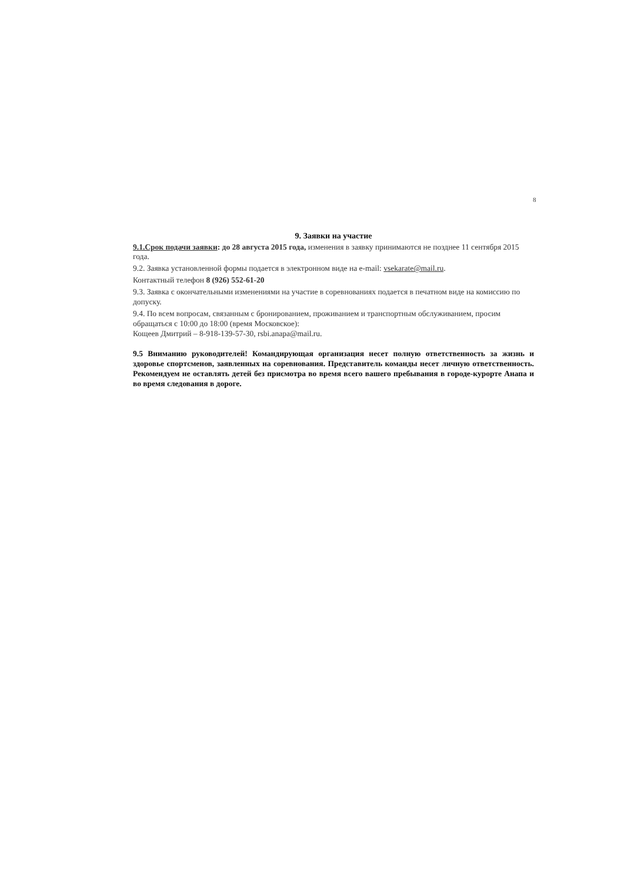8
9. Заявки на участие
9.1.Срок подачи заявки: до 28 августа 2015 года, изменения в заявку принимаются не позднее 11 сентября 2015 года.
9.2. Заявка установленной формы подается в электронном виде на e-mail: vsekarate@mail.ru.
Контактный телефон 8 (926) 552-61-20
9.3. Заявка с окончательными изменениями на участие в соревнованиях подается в печатном виде на комиссию по допуску.
9.4. По всем вопросам, связанным с бронированием, проживанием и транспортным обслуживанием, просим обращаться с 10:00 до 18:00 (время Московское):
Кощеев Дмитрий – 8-918-139-57-30, rsbi.anapa@mail.ru.
9.5 Вниманию руководителей! Командирующая организация несет полную ответственность за жизнь и здоровье спортсменов, заявленных на соревнования. Представитель команды несет личную ответственность. Рекомендуем не оставлять детей без присмотра во время всего вашего пребывания в городе-курорте Анапа и во время следования в дороге.